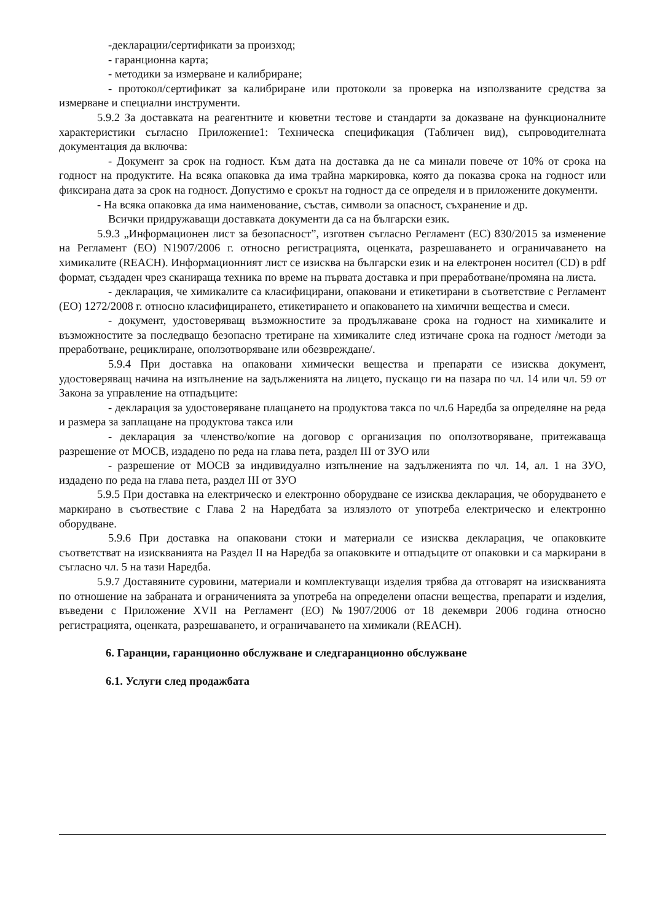-декларации/сертификати за произход;
- гаранционна карта;
- методики за измерване и калибриране;
- протокол/сертификат за калибриране или протоколи за проверка на използваните средства за измерване и специални инструменти.
5.9.2 За доставката на реагентните и кюветни тестове и стандарти за доказване на функционалните характеристики съгласно Приложение1: Техническа спецификация (Табличен вид), съпроводителната документация да включва:
- Документ за срок на годност. Към дата на доставка да не са минали повече от 10% от срока на годност на продуктите. На всяка опаковка да има трайна маркировка, която да показва срока на годност или фиксирана дата за срок на годност. Допустимо е срокът на годност да се определя и в приложените документи.
- На всяка опаковка да има наименование, състав, символи за опасност, съхранение и др.
Всички придружаващи доставката документи да са на български език.
5.9.3 „Информационен лист за безопасност”, изготвен съгласно Регламент (ЕС) 830/2015 за изменение на Регламент (ЕО) N1907/2006 г. относно регистрацията, оценката, разрешаването и ограничаването на химикалите (REACH). Информационният лист се изисква на български език и на електронен носител (CD) в pdf формат, създаден чрез сканираща техника по време на първата доставка и при преработване/промяна на листа.
- декларация, че химикалите са класифицирани, опаковани и етикетирани в съответствие с Регламент (ЕО) 1272/2008 г. относно класифицирането, етикетирането и опаковането на химични вещества и смеси.
- документ, удостоверяващ възможностите за продължаване срока на годност на химикалите и възможностите за последващо безопасно третиране на химикалите след изтичане срока на годност /методи за преработване, рециклиране, оползотворяване или обезвреждане/.
5.9.4 При доставка на опаковани химически вещества и препарати се изисква документ, удостоверяващ начина на изпълнение на задълженията на лицето, пускащо ги на пазара по чл. 14 или чл. 59 от Закона за управление на отпадъците:
- декларация за удостоверяване плащането на продуктова такса по чл.6 Наредба за определяне на реда и размера за заплащане на продуктова такса или
- декларация за членство/копие на договор с организация по оползотворяване, притежаваща разрешение от МОСВ, издадено по реда на глава пета, раздел III от ЗУО или
- разрешение от МОСВ за индивидуално изпълнение на задълженията по чл. 14, ал. 1 на ЗУО, издадено по реда на глава пета, раздел III от ЗУО
5.9.5 При доставка на електрическо и електронно оборудване се изисква декларация, че оборудването е маркирано в съотвествие с Глава 2 на Наредбата за излязлото от употреба електрическо и електронно оборудване.
5.9.6 При доставка на опаковани стоки и материали се изисква декларация, че опаковките съответстват на изискванията на Раздел II на Наредба за опаковките и отпадъците от опаковки и са маркирани в съгласно чл. 5 на тази Наредба.
5.9.7 Доставяните суровини, материали и комплектуващи изделия трябва да отговарят на изискванията по отношение на забраната и ограниченията за употреба на определени опасни вещества, препарати и изделия, въведени с Приложение XVII на Регламент (ЕО) №1907/2006 от 18 декември 2006 година относно регистрацията, оценката, разрешаването, и ограничаването на химикали (REACH).
6. Гаранции, гаранционно обслужване и следгаранционно обслужване
6.1. Услуги след продажбата